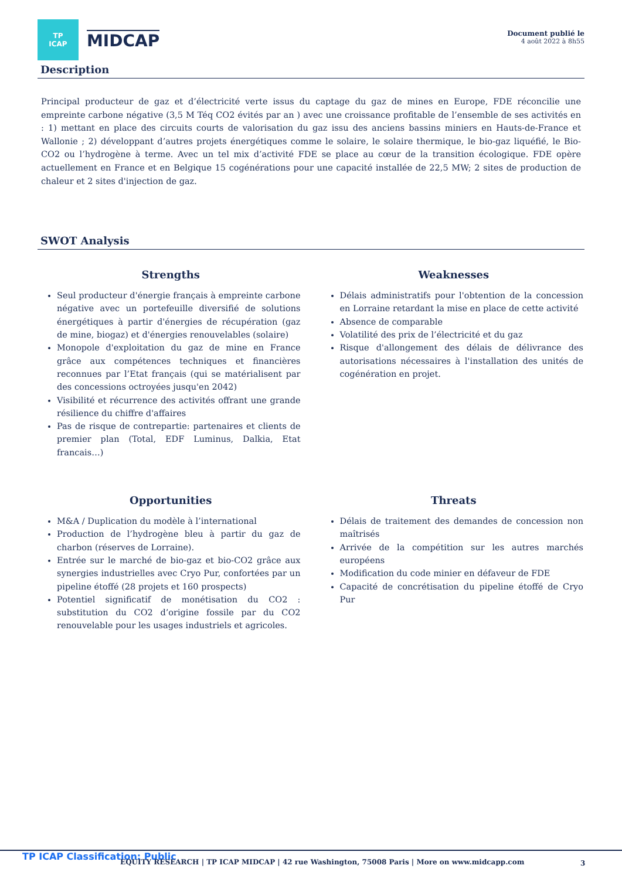TP
ICAP
MIDCAP
Document publié le
4 août 2022 à 8h55
Description
Principal producteur de gaz et d’électricité verte issus du captage du gaz de mines en Europe, FDE réconcilie une empreinte carbone négative (3,5 M Téq CO2 évités par an ) avec une croissance profitable de l’ensemble de ses activités en : 1) mettant en place des circuits courts de valorisation du gaz issu des anciens bassins miniers en Hauts-de-France et Wallonie ; 2) développant d’autres projets énergétiques comme le solaire, le solaire thermique, le bio-gaz liquéfié, le Bio-CO2 ou l’hydrogène à terme. Avec un tel mix d’activité FDE se place au cœur de la transition écologique. FDE opère actuellement en France et en Belgique 15 cogénérations pour une capacité installée de 22,5 MW; 2 sites de production de chaleur et 2 sites d'injection de gaz.
SWOT Analysis
Strengths
Seul producteur d'énergie français à empreinte carbone négative avec un portefeuille diversifié de solutions énergétiques à partir d'énergies de récupération (gaz de mine, biogaz) et d'énergies renouvelables (solaire)
Monopole d'exploitation du gaz de mine en France grâce aux compétences techniques et financières reconnues par l’Etat français (qui se matérialisent par des concessions octroyées jusqu'en 2042)
Visibilité et récurrence des activités offrant une grande résilience du chiffre d'affaires
Pas de risque de contrepartie: partenaires et clients de premier plan (Total, EDF Luminus, Dalkia, Etat francais…)
Weaknesses
Délais administratifs pour l'obtention de la concession en Lorraine retardant la mise en place de cette activité
Absence de comparable
Volatilité des prix de l’électricité et du gaz
Risque d'allongement des délais de délivrance des autorisations nécessaires à l'installation des unités de cogénération en projet.
Opportunities
M&A / Duplication du modèle à l’international
Production de l’hydrogène bleu à partir du gaz de charbon (réserves de Lorraine).
Entrée sur le marché de bio-gaz et bio-CO2 grâce aux synergies industrielles avec Cryo Pur, confortées par un pipeline étoffé (28 projets et 160 prospects)
Potentiel significatif de monétisation du CO2 : substitution du CO2 d’origine fossile par du CO2 renouvelable pour les usages industriels et agricoles.
Threats
Délais de traitement des demandes de concession non maîtrisés
Arrivée de la compétition sur les autres marchés européens
Modification du code minier en défaveur de FDE
Capacité de concrétisation du pipeline étoffé de Cryo Pur
TP ICAP Classification: Public
EQUITY RESEARCH | TP ICAP MIDCAP | 42 rue Washington, 75008 Paris | More on www.midcapp.com 3